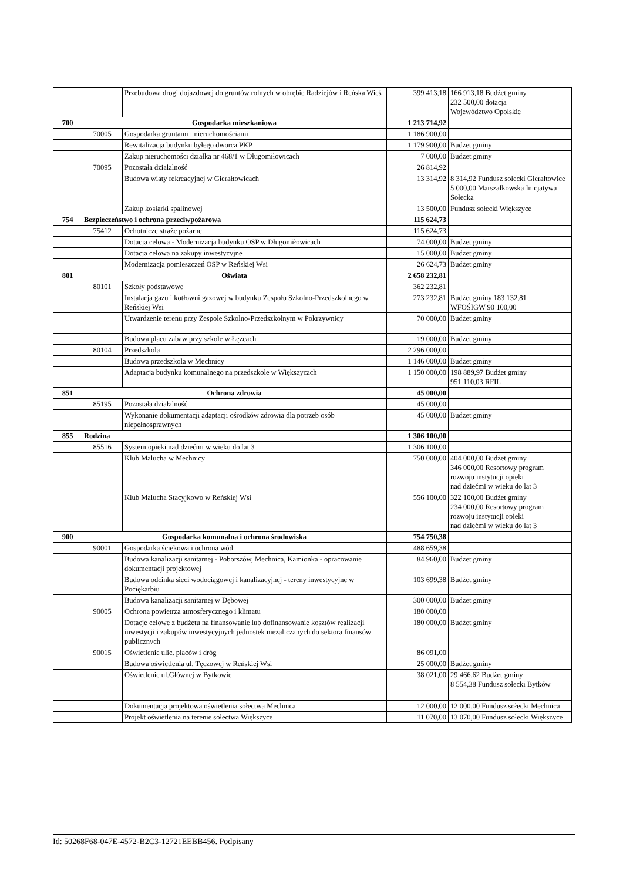| | | Przebudowa drogi dojazdowej do gruntów rolnych w obrębie Radziejów i Reńska Wieś | 399 413,18 | 166 913,18 Budżet gminy 232 500,00 dotacja Województwo Opolskie |
| 700 | Gospodarka mieszkaniowa | | 1 213 714,92 | |
| | 70005 | Gospodarka gruntami i nieruchomościami | 1 186 900,00 | |
| | | Rewitalizacja budynku byłego dworca PKP | 1 179 900,00 | Budżet gminy |
| | | Zakup nieruchomości działka nr 468/1 w Długomiłowicach | 7 000,00 | Budżet gminy |
| | 70095 | Pozostała działalność | 26 814,92 | |
| | | Budowa wiaty rekreacyjnej w Gierałtowicach | 13 314,92 | 8 314,92 Fundusz sołecki Gierałtowice 5 000,00 Marszałkowska Inicjatywa Sołecka |
| | | Zakup kosiarki spalinowej | 13 500,00 | Fundusz sołecki Większyce |
| 754 | Bezpieczeństwo i ochrona przeciwpożarowa | | 115 624,73 | |
| | 75412 | Ochotnicze straże pożarne | 115 624,73 | |
| | | Dotacja celowa - Modernizacja budynku OSP w Długomiłowicach | 74 000,00 | Budżet gminy |
| | | Dotacja celowa na zakupy inwestycyjne | 15 000,00 | Budżet gminy |
| | | Modernizacja pomieszczeń OSP w Reńskiej Wsi | 26 624,73 | Budżet gminy |
| 801 | Oświata | | 2 658 232,81 | |
| | 80101 | Szkoły podstawowe | 362 232,81 | |
| | | Instalacja gazu i kotłowni gazowej w budynku Zespołu Szkolno-Przedszkolnego w Reńskiej Wsi | 273 232,81 | Budżet gminy 183 132,81 WFOŚIGW 90 100,00 |
| | | Utwardzenie terenu przy Zespole Szkolno-Przedszkolnym w Pokrzywnicy | 70 000,00 | Budżet gminy |
| | | Budowa placu zabaw przy szkole w Łężcach | 19 000,00 | Budżet gminy |
| | 80104 | Przedszkola | 2 296 000,00 | |
| | | Budowa przedszkola w Mechnicy | 1 146 000,00 | Budżet gminy |
| | | Adaptacja budynku komunalnego na przedszkole w Większycach | 1 150 000,00 | 198 889,97 Budżet gminy 951 110,03 RFIL |
| 851 | Ochrona zdrowia | | 45 000,00 | |
| | 85195 | Pozostała działalność | 45 000,00 | |
| | | Wykonanie dokumentacji adaptacji ośrodków zdrowia dla potrzeb osób niepełnosprawnych | 45 000,00 | Budżet gminy |
| 855 | Rodzina | | 1 306 100,00 | |
| | 85516 | System opieki nad dziećmi w wieku do lat 3 | 1 306 100,00 | |
| | | Klub Malucha w Mechnicy | 750 000,00 | 404 000,00 Budżet gminy 346 000,00 Resortowy program rozwoju instytucji opieki nad dziećmi w wieku do lat 3 |
| | | Klub Malucha Stacyjkowo w Reńskiej Wsi | 556 100,00 | 322 100,00 Budżet gminy 234 000,00 Resortowy program rozwoju instytucji opieki nad dziećmi w wieku do lat 3 |
| 900 | Gospodarka komunalna i ochrona środowiska | | 754 750,38 | |
| | 90001 | Gospodarka ściekowa i ochrona wód | 488 659,38 | |
| | | Budowa kanalizacji sanitarnej - Poborszów, Mechnica, Kamionka - opracowanie dokumentacji projektowej | 84 960,00 | Budżet gminy |
| | | Budowa odcinka sieci wodociągowej i kanalizacyjnej - tereny inwestycyjne w Pociękarbiu | 103 699,38 | Budżet gminy |
| | | Budowa kanalizacji sanitarnej w Dębowej | 300 000,00 | Budżet gminy |
| | 90005 | Ochrona powietrza atmosferycznego i klimatu | 180 000,00 | |
| | | Dotacje celowe z budżetu na finansowanie lub dofinansowanie kosztów realizacji inwestycji i zakupów inwestycyjnych jednostek niezaliczanych do sektora finansów publicznych | 180 000,00 | Budżet gminy |
| | 90015 | Oświetlenie ulic, placów i dróg | 86 091,00 | |
| | | Budowa oświetlenia ul. Tęczowej w Reńskiej Wsi | 25 000,00 | Budżet gminy |
| | | Oświetlenie ul.Głównej w Bytkowie | 38 021,00 | 29 466,62 Budżet gminy 8 554,38 Fundusz sołecki Bytków |
| | | Dokumentacja projektowa oświetlenia sołectwa Mechnica | 12 000,00 | 12 000,00 Fundusz sołecki Mechnica |
| | | Projekt oświetlenia na terenie sołectwa Większyce | 11 070,00 | 13 070,00 Fundusz sołecki Większyce |
Id: 50268F68-047E-4572-B2C3-12721EEBB456. Podpisany